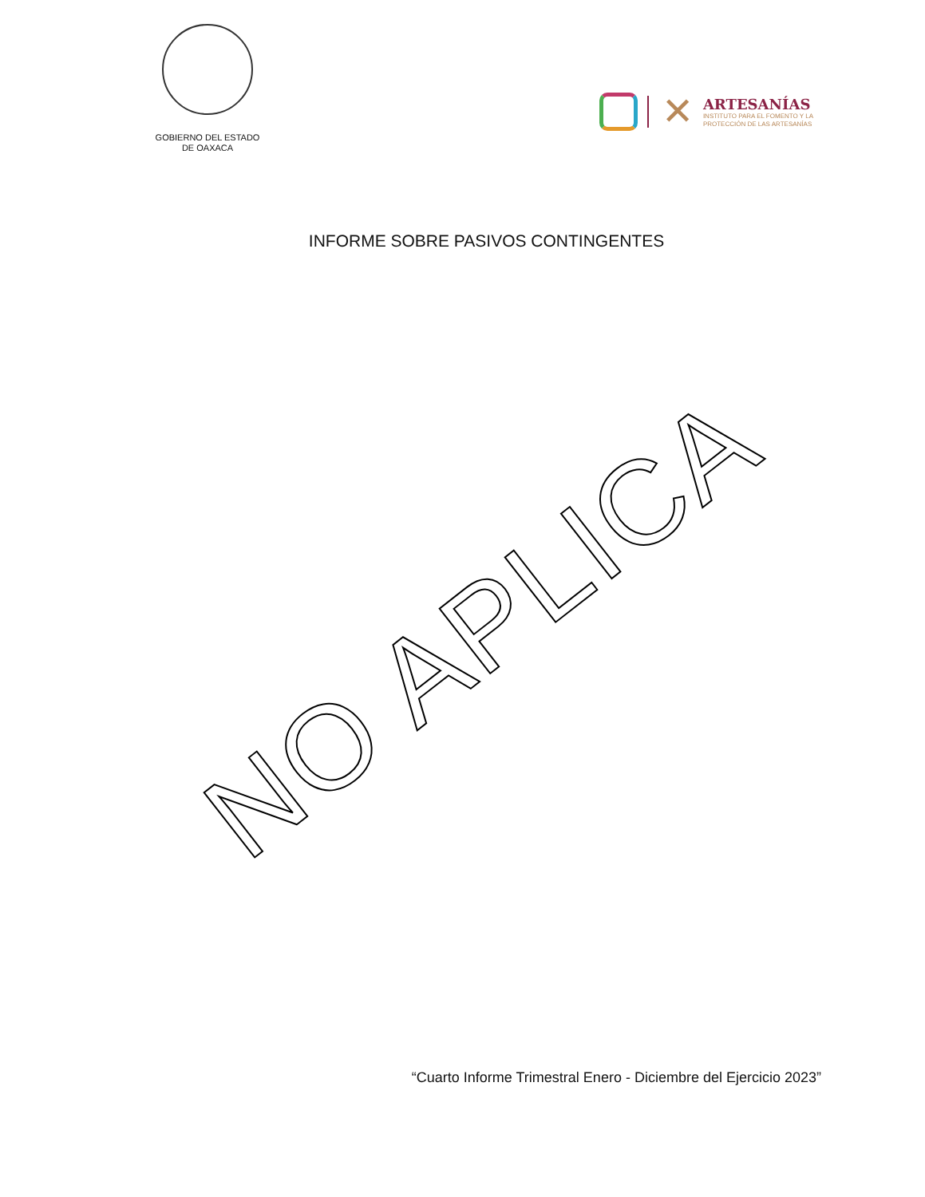GOBIERNO DEL ESTADO
DE OAXACA
✕
ARTESANÍAS
INSTITUTO PARA EL FOMENTO Y LA
PROTECCIÓN DE LAS ARTESANÍAS
INFORME SOBRE PASIVOS CONTINGENTES
NO APLICA
“Cuarto Informe Trimestral Enero - Diciembre del Ejercicio 2023”